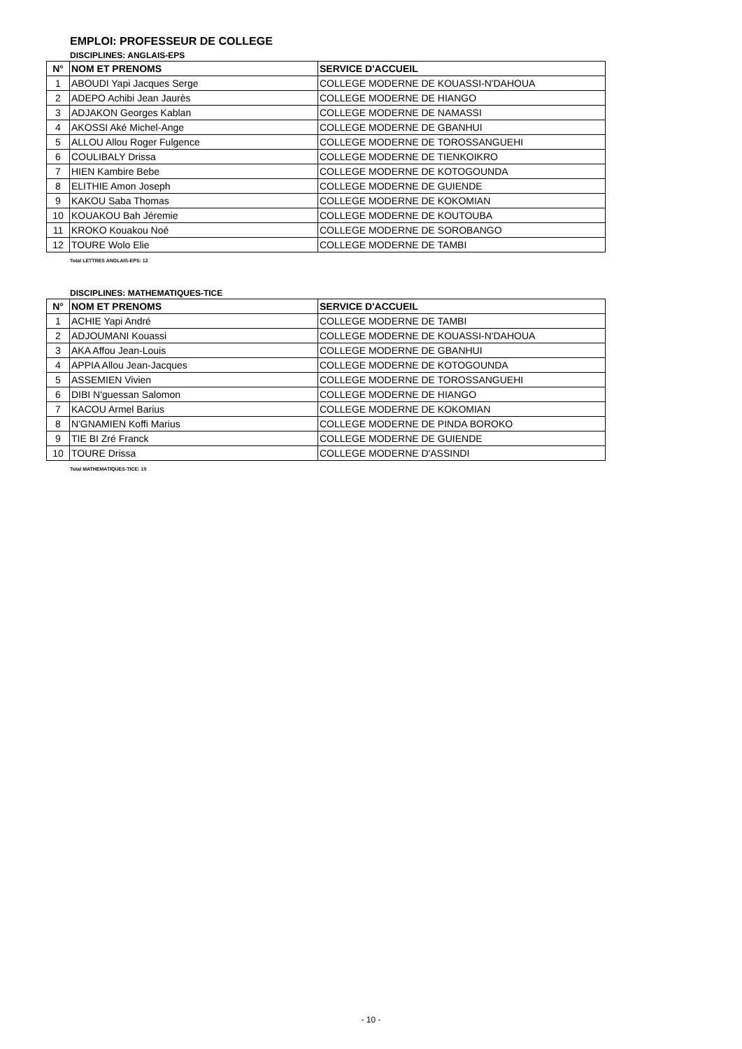EMPLOI: PROFESSEUR DE COLLEGE
DISCIPLINES: ANGLAIS-EPS
| N° | NOM ET PRENOMS | SERVICE D'ACCUEIL |
| --- | --- | --- |
| 1 | ABOUDI Yapi Jacques Serge | COLLEGE MODERNE DE KOUASSI-N'DAHOUA |
| 2 | ADEPO Achibi Jean Jaurès | COLLEGE MODERNE DE HIANGO |
| 3 | ADJAKON Georges Kablan | COLLEGE MODERNE DE NAMASSI |
| 4 | AKOSSI Aké Michel-Ange | COLLEGE MODERNE DE GBANHUI |
| 5 | ALLOU Allou Roger Fulgence | COLLEGE MODERNE DE TOROSSANGUEHI |
| 6 | COULIBALY Drissa | COLLEGE MODERNE DE TIENKOIKRO |
| 7 | HIEN Kambire Bebe | COLLEGE MODERNE DE KOTOGOUNDA |
| 8 | ELITHIE Amon Joseph | COLLEGE MODERNE DE GUIENDE |
| 9 | KAKOU Saba Thomas | COLLEGE MODERNE DE KOKOMIAN |
| 10 | KOUAKOU Bah Jéremie | COLLEGE MODERNE DE KOUTOUBA |
| 11 | KROKO Kouakou Noé | COLLEGE MODERNE DE SOROBANGO |
| 12 | TOURE Wolo Elie | COLLEGE MODERNE DE TAMBI |
Total LETTRES ANGLAIS-EPS: 12
DISCIPLINES: MATHEMATIQUES-TICE
| N° | NOM ET PRENOMS | SERVICE D'ACCUEIL |
| --- | --- | --- |
| 1 | ACHIE Yapi André | COLLEGE MODERNE DE TAMBI |
| 2 | ADJOUMANI Kouassi | COLLEGE MODERNE DE KOUASSI-N'DAHOUA |
| 3 | AKA Affou Jean-Louis | COLLEGE MODERNE DE GBANHUI |
| 4 | APPIA Allou Jean-Jacques | COLLEGE MODERNE DE KOTOGOUNDA |
| 5 | ASSEMIEN Vivien | COLLEGE MODERNE DE TOROSSANGUEHI |
| 6 | DIBI N'guessan Salomon | COLLEGE MODERNE DE HIANGO |
| 7 | KACOU Armel Barius | COLLEGE MODERNE DE KOKOMIAN |
| 8 | N'GNAMIEN Koffi Marius | COLLEGE MODERNE DE PINDA BOROKO |
| 9 | TIE BI Zré Franck | COLLEGE MODERNE DE GUIENDE |
| 10 | TOURE Drissa | COLLEGE MODERNE D'ASSINDI |
Total MATHEMATIQUES-TICE: 10
- 10 -